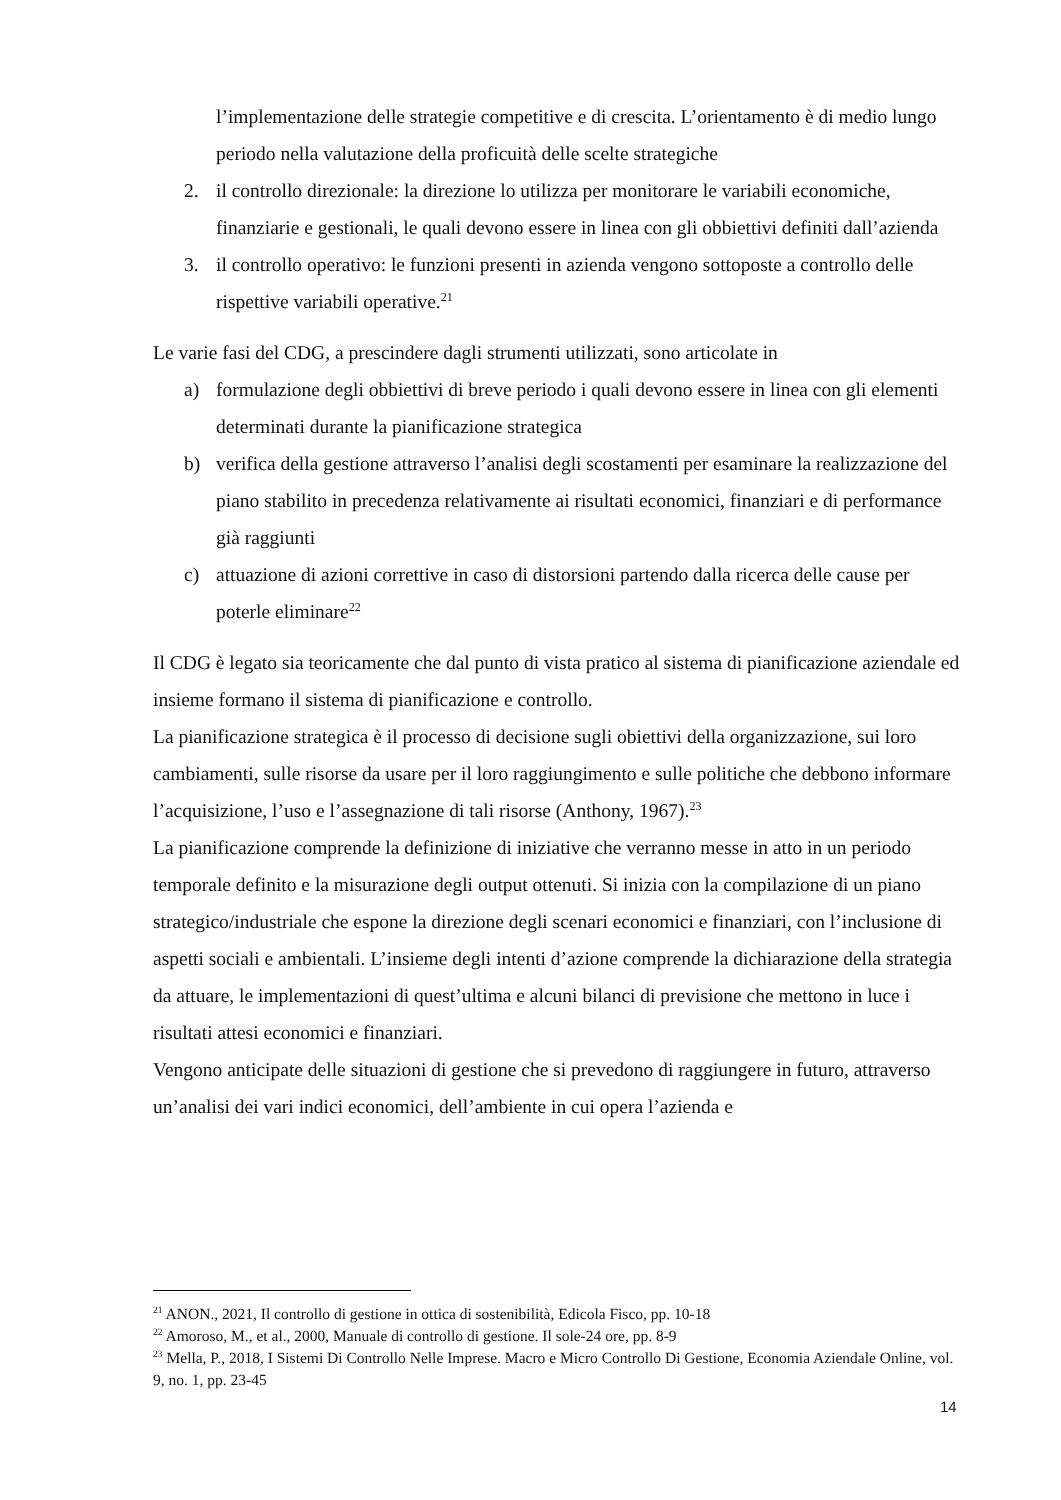l’implementazione delle strategie competitive e di crescita. L’orientamento è di medio lungo periodo nella valutazione della proficuità delle scelte strategiche
2. il controllo direzionale: la direzione lo utilizza per monitorare le variabili economiche, finanziarie e gestionali, le quali devono essere in linea con gli obbiettivi definiti dall’azienda
3. il controllo operativo: le funzioni presenti in azienda vengono sottoposte a controllo delle rispettive variabili operative.<sup>21</sup>
Le varie fasi del CDG, a prescindere dagli strumenti utilizzati, sono articolate in
a) formulazione degli obbiettivi di breve periodo i quali devono essere in linea con gli elementi determinati durante la pianificazione strategica
b) verifica della gestione attraverso l’analisi degli scostamenti per esaminare la realizzazione del piano stabilito in precedenza relativamente ai risultati economici, finanziari e di performance già raggiunti
c) attuazione di azioni correttive in caso di distorsioni partendo dalla ricerca delle cause per poterle eliminare<sup>22</sup>
Il CDG è legato sia teoricamente che dal punto di vista pratico al sistema di pianificazione aziendale ed insieme formano il sistema di pianificazione e controllo.
La pianificazione strategica è il processo di decisione sugli obiettivi della organizzazione, sui loro cambiamenti, sulle risorse da usare per il loro raggiungimento e sulle politiche che debbono informare l’acquisizione, l’uso e l’assegnazione di tali risorse (Anthony, 1967).<sup>23</sup>
La pianificazione comprende la definizione di iniziative che verranno messe in atto in un periodo temporale definito e la misurazione degli output ottenuti. Si inizia con la compilazione di un piano strategico/industriale che espone la direzione degli scenari economici e finanziari, con l’inclusione di aspetti sociali e ambientali. L’insieme degli intenti d’azione comprende la dichiarazione della strategia da attuare, le implementazioni di quest’ultima e alcuni bilanci di previsione che mettono in luce i risultati attesi economici e finanziari.
Vengono anticipate delle situazioni di gestione che si prevedono di raggiungere in futuro, attraverso un’analisi dei vari indici economici, dell’ambiente in cui opera l’azienda e
<sup>21</sup> ANON., 2021, Il controllo di gestione in ottica di sostenibilità, Edicola Fisco, pp. 10-18
<sup>22</sup> Amoroso, M., et al., 2000, Manuale di controllo di gestione. Il sole-24 ore, pp. 8-9
<sup>23</sup> Mella, P., 2018, I Sistemi Di Controllo Nelle Imprese. Macro e Micro Controllo Di Gestione, Economia Aziendale Online, vol. 9, no. 1, pp. 23-45
14